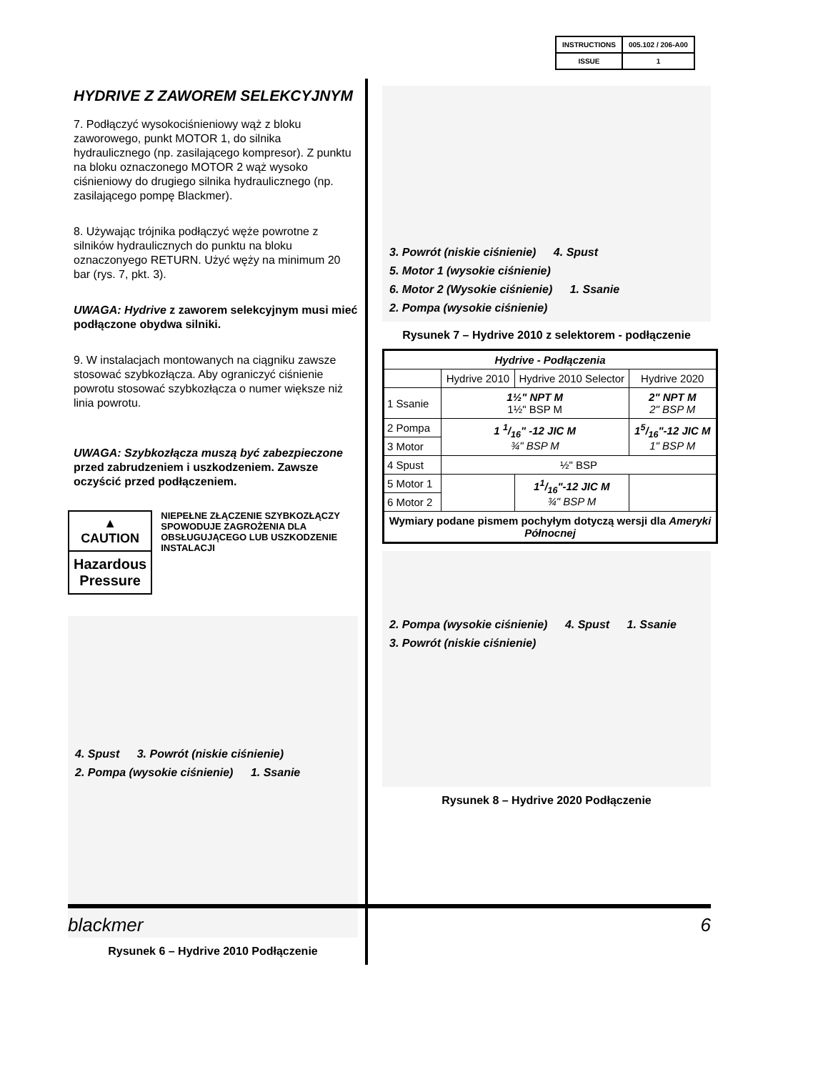| INSTRUCTIONS | 005.102 / 206-A00 |
| ISSUE | 1 |
HYDRIVE Z ZAWOREM SELEKCYJNYM
7. Podłączyć wysokociśnieniowy wąż z bloku zaworowego, punkt MOTOR 1, do silnika hydraulicznego (np. zasilającego kompresor). Z punktu na bloku oznaczonego MOTOR 2 wąż wysoko ciśnieniowy do drugiego silnika hydraulicznego (np. zasilającego pompę Blackmer).
8. Używając trójnika podłączyć węże powrotne z silników hydraulicznych do punktu na bloku oznaczonyego RETURN. Użyć węży na minimum 20 bar (rys. 7, pkt. 3).
UWAGA: Hydrive z zaworem selekcyjnym musi mieć podłączone obydwa silniki.
9. W instalacjach montowanych na ciągniku zawsze stosować szybkozłącza. Aby ograniczyć ciśnienie powrotu stosować szybkozłącza o numer większe niż linia powrotu.
UWAGA: Szybkozłącza muszą być zabezpieczone przed zabrudzeniem i uszkodzeniem. Zawsze oczyścić przed podłączeniem.
▲ CAUTION
Hazardous Pressure
NIEPEŁNE ZŁĄCZENIE SZYBKOZŁĄCZY SPOWODUJE ZAGROŻENIA DLA OBSŁUGUJĄCEGO LUB USZKODZENIE INSTALACJI
4. Spust 3. Powrót (niskie ciśnienie) 2. Pompa (wysokie ciśnienie) 1. Ssanie
Rysunek 6 – Hydrive 2010 Podłączenie
3. Powrót (niskie ciśnienie) 4. Spust 5. Motor 1 (wysokie ciśnienie) 6. Motor 2 (Wysokie ciśnienie) 1. Ssanie 2. Pompa (wysokie ciśnienie)
Rysunek 7 – Hydrive 2010 z selektorem - podłączenie
| Hydrive - Podłączenia | | | |
| --- | --- | --- | --- |
| | Hydrive 2010 | Hydrive 2010 Selector | Hydrive 2020 |
| 1 Ssanie | 1½" NPT M 1½" BSP M | | 2" NPT M 2" BSP M |
| 2 Pompa | 1 1/16" -12 JIC M ¾" BSP M | | 15/16"-12 JIC M 1" BSP M |
| 3 Motor | | | |
| 4 Spust | ½" BSP | | |
| 5 Motor 1 | | 11/16"-12 JIC M ¾" BSP M | |
| 6 Motor 2 | | | |
| Wymiary podane pismem pochyłym dotyczą wersji dla Ameryki Północnej | | | |
2. Pompa (wysokie ciśnienie) 4. Spust 1. Ssanie 3. Powrót (niskie ciśnienie)
Rysunek 8 – Hydrive 2020 Podłączenie
blackmer 6